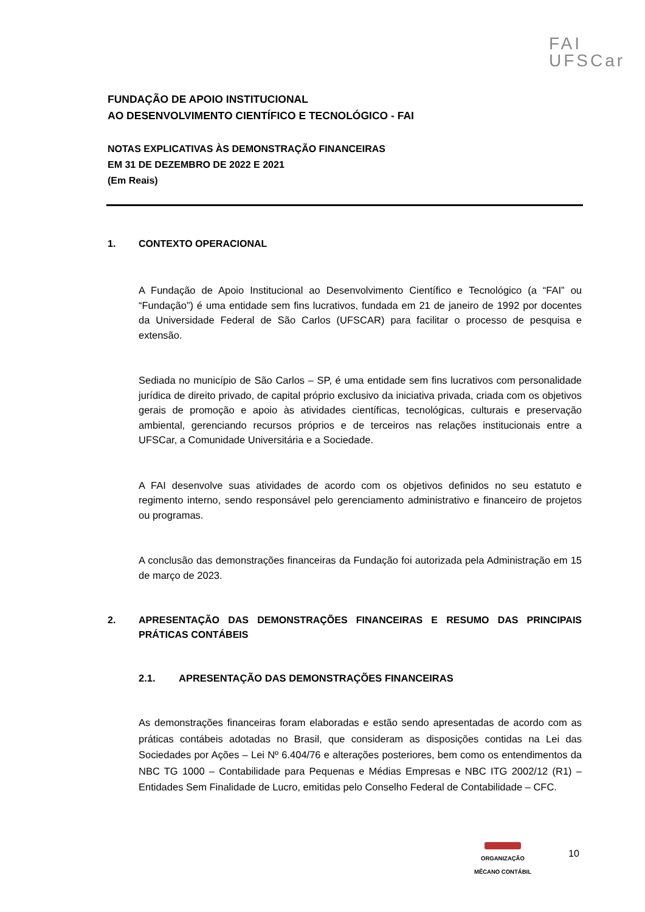FAI
UFSCar
FUNDAÇÃO DE APOIO INSTITUCIONAL
AO DESENVOLVIMENTO CIENTÍFICO E TECNOLÓGICO - FAI
NOTAS EXPLICATIVAS ÀS DEMONSTRAÇÃO FINANCEIRAS
EM 31 DE DEZEMBRO DE 2022 E 2021
(Em Reais)
1. CONTEXTO OPERACIONAL
A Fundação de Apoio Institucional ao Desenvolvimento Científico e Tecnológico (a “FAI” ou “Fundação”) é uma entidade sem fins lucrativos, fundada em 21 de janeiro de 1992 por docentes da Universidade Federal de São Carlos (UFSCAR) para facilitar o processo de pesquisa e extensão.
Sediada no município de São Carlos – SP, é uma entidade sem fins lucrativos com personalidade jurídica de direito privado, de capital próprio exclusivo da iniciativa privada, criada com os objetivos gerais de promoção e apoio às atividades científicas, tecnológicas, culturais e preservação ambiental, gerenciando recursos próprios e de terceiros nas relações institucionais entre a UFSCar, a Comunidade Universitária e a Sociedade.
A FAI desenvolve suas atividades de acordo com os objetivos definidos no seu estatuto e regimento interno, sendo responsável pelo gerenciamento administrativo e financeiro de projetos ou programas.
A conclusão das demonstrações financeiras da Fundação foi autorizada pela Administração em 15 de março de 2023.
2. APRESENTAÇÃO DAS DEMONSTRAÇÕES FINANCEIRAS E RESUMO DAS PRINCIPAIS PRÁTICAS CONTÁBEIS
2.1. APRESENTAÇÃO DAS DEMONSTRAÇÕES FINANCEIRAS
As demonstrações financeiras foram elaboradas e estão sendo apresentadas de acordo com as práticas contábeis adotadas no Brasil, que consideram as disposições contidas na Lei das Sociedades por Ações – Lei Nº 6.404/76 e alterações posteriores, bem como os entendimentos da NBC TG 1000 – Contabilidade para Pequenas e Médias Empresas e NBC ITG 2002/12 (R1) – Entidades Sem Finalidade de Lucro, emitidas pelo Conselho Federal de Contabilidade – CFC.
ORGANIZAÇÃO
MÊCANO CONTÁBIL
10